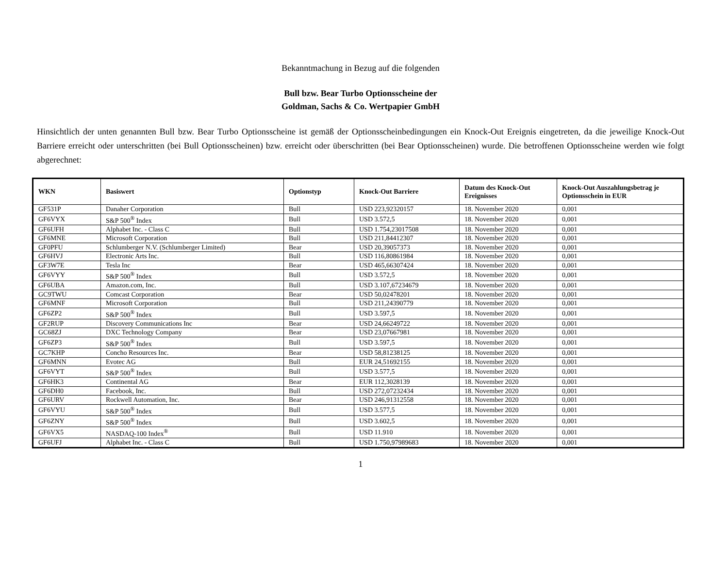Bekanntmachung in Bezug auf die folgenden
Bull bzw. Bear Turbo Optionsscheine der
Goldman, Sachs & Co. Wertpapier GmbH
Hinsichtlich der unten genannten Bull bzw. Bear Turbo Optionsscheine ist gemäß der Optionsscheinbedingungen ein Knock-Out Ereignis eingetreten, da die jeweilige Knock-Out Barriere erreicht oder unterschritten (bei Bull Optionsscheinen) bzw. erreicht oder überschritten (bei Bear Optionsscheinen) wurde. Die betroffenen Optionsscheine werden wie folgt abgerechnet:
| WKN | Basiswert | Optionstyp | Knock-Out Barriere | Datum des Knock-Out Ereignisses | Knock-Out Auszahlungsbetrag je Optionsschein in EUR |
| --- | --- | --- | --- | --- | --- |
| GF531P | Danaher Corporation | Bull | USD 223,92320157 | 18. November 2020 | 0,001 |
| GF6VYX | S&P 500<sup>®</sup> Index | Bull | USD 3.572,5 | 18. November 2020 | 0,001 |
| GF6UFH | Alphabet Inc. - Class C | Bull | USD 1.754,23017508 | 18. November 2020 | 0,001 |
| GF6MNE | Microsoft Corporation | Bull | USD 211,84412307 | 18. November 2020 | 0,001 |
| GF0PFU | Schlumberger N.V. (Schlumberger Limited) | Bear | USD 20,39057373 | 18. November 2020 | 0,001 |
| GF6HVJ | Electronic Arts Inc. | Bull | USD 116,80861984 | 18. November 2020 | 0,001 |
| GF3W7E | Tesla Inc | Bear | USD 465,66307424 | 18. November 2020 | 0,001 |
| GF6VYY | S&P 500<sup>®</sup> Index | Bull | USD 3.572,5 | 18. November 2020 | 0,001 |
| GF6UBA | Amazon.com, Inc. | Bull | USD 3.107,67234679 | 18. November 2020 | 0,001 |
| GC9TWU | Comcast Corporation | Bear | USD 50,02478201 | 18. November 2020 | 0,001 |
| GF6MNF | Microsoft Corporation | Bull | USD 211,24390779 | 18. November 2020 | 0,001 |
| GF6ZP2 | S&P 500<sup>®</sup> Index | Bull | USD 3.597,5 | 18. November 2020 | 0,001 |
| GF2RUP | Discovery Communications Inc | Bear | USD 24,66249722 | 18. November 2020 | 0,001 |
| GC68ZJ | DXC Technology Company | Bear | USD 23,07667981 | 18. November 2020 | 0,001 |
| GF6ZP3 | S&P 500<sup>®</sup> Index | Bull | USD 3.597,5 | 18. November 2020 | 0,001 |
| GC7KHP | Concho Resources Inc. | Bear | USD 58,81238125 | 18. November 2020 | 0,001 |
| GF6MNN | Evotec AG | Bull | EUR 24,51692155 | 18. November 2020 | 0,001 |
| GF6VYT | S&P 500<sup>®</sup> Index | Bull | USD 3.577,5 | 18. November 2020 | 0,001 |
| GF6HK3 | Continental AG | Bear | EUR 112,3028139 | 18. November 2020 | 0,001 |
| GF6DH0 | Facebook, Inc. | Bull | USD 272,07232434 | 18. November 2020 | 0,001 |
| GF6URV | Rockwell Automation, Inc. | Bear | USD 246,91312558 | 18. November 2020 | 0,001 |
| GF6VYU | S&P 500<sup>®</sup> Index | Bull | USD 3.577,5 | 18. November 2020 | 0,001 |
| GF6ZNY | S&P 500<sup>®</sup> Index | Bull | USD 3.602,5 | 18. November 2020 | 0,001 |
| GF6VX5 | NASDAQ-100 Index<sup>®</sup> | Bull | USD 11.910 | 18. November 2020 | 0,001 |
| GF6UFJ | Alphabet Inc. - Class C | Bull | USD 1.750,97989683 | 18. November 2020 | 0,001 |
1